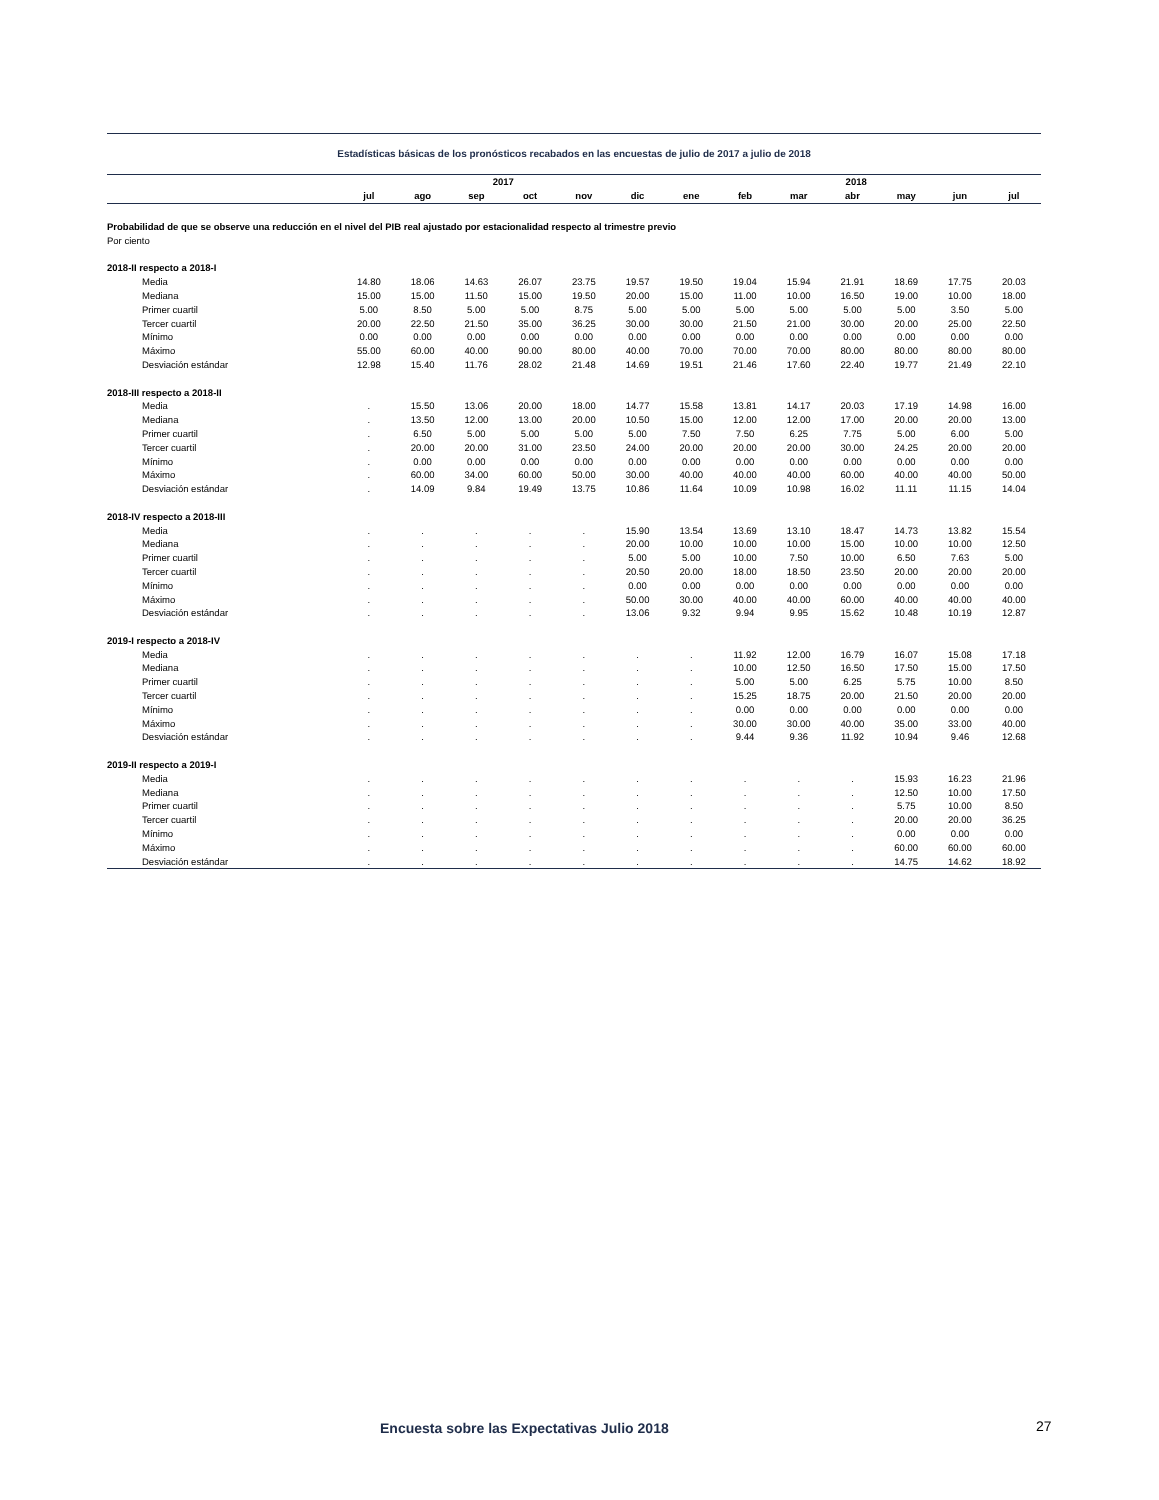Estadísticas básicas de los pronósticos recabados en las encuestas de julio de 2017 a julio de 2018
| | | | 2017 | | | | | | | 2018 | | | |
| --- | --- | --- | --- | --- | --- | --- | --- | --- | --- | --- | --- | --- | --- |
| | jul | ago | sep | oct | nov | dic | ene | feb | mar | abr | may | jun | jul |
| Probabilidad de que se observe una reducción en el nivel del PIB real ajustado por estacionalidad respecto al trimestre previo | | | | | | | | | | | | | |
| Por ciento | | | | | | | | | | | | | |
| 2018-II respecto a 2018-I | | | | | | | | | | | | | |
| Media | 14.80 | 18.06 | 14.63 | 26.07 | 23.75 | 19.57 | 19.50 | 19.04 | 15.94 | 21.91 | 18.69 | 17.75 | 20.03 |
| Mediana | 15.00 | 15.00 | 11.50 | 15.00 | 19.50 | 20.00 | 15.00 | 11.00 | 10.00 | 16.50 | 19.00 | 10.00 | 18.00 |
| Primer cuartil | 5.00 | 8.50 | 5.00 | 5.00 | 8.75 | 5.00 | 5.00 | 5.00 | 5.00 | 5.00 | 5.00 | 3.50 | 5.00 |
| Tercer cuartil | 20.00 | 22.50 | 21.50 | 35.00 | 36.25 | 30.00 | 30.00 | 21.50 | 21.00 | 30.00 | 20.00 | 25.00 | 22.50 |
| Mínimo | 0.00 | 0.00 | 0.00 | 0.00 | 0.00 | 0.00 | 0.00 | 0.00 | 0.00 | 0.00 | 0.00 | 0.00 | 0.00 |
| Máximo | 55.00 | 60.00 | 40.00 | 90.00 | 80.00 | 40.00 | 70.00 | 70.00 | 70.00 | 80.00 | 80.00 | 80.00 | 80.00 |
| Desviación estándar | 12.98 | 15.40 | 11.76 | 28.02 | 21.48 | 14.69 | 19.51 | 21.46 | 17.60 | 22.40 | 19.77 | 21.49 | 22.10 |
| 2018-III respecto a 2018-II | | | | | | | | | | | | | |
| Media | . | 15.50 | 13.06 | 20.00 | 18.00 | 14.77 | 15.58 | 13.81 | 14.17 | 20.03 | 17.19 | 14.98 | 16.00 |
| Mediana | . | 13.50 | 12.00 | 13.00 | 20.00 | 10.50 | 15.00 | 12.00 | 12.00 | 17.00 | 20.00 | 20.00 | 13.00 |
| Primer cuartil | . | 6.50 | 5.00 | 5.00 | 5.00 | 5.00 | 7.50 | 7.50 | 6.25 | 7.75 | 5.00 | 6.00 | 5.00 |
| Tercer cuartil | . | 20.00 | 20.00 | 31.00 | 23.50 | 24.00 | 20.00 | 20.00 | 20.00 | 30.00 | 24.25 | 20.00 | 20.00 |
| Mínimo | . | 0.00 | 0.00 | 0.00 | 0.00 | 0.00 | 0.00 | 0.00 | 0.00 | 0.00 | 0.00 | 0.00 | 0.00 |
| Máximo | . | 60.00 | 34.00 | 60.00 | 50.00 | 30.00 | 40.00 | 40.00 | 40.00 | 60.00 | 40.00 | 40.00 | 50.00 |
| Desviación estándar | . | 14.09 | 9.84 | 19.49 | 13.75 | 10.86 | 11.64 | 10.09 | 10.98 | 16.02 | 11.11 | 11.15 | 14.04 |
| 2018-IV respecto a 2018-III | | | | | | | | | | | | | |
| Media | . | . | . | . | . | 15.90 | 13.54 | 13.69 | 13.10 | 18.47 | 14.73 | 13.82 | 15.54 |
| Mediana | . | . | . | . | . | 20.00 | 10.00 | 10.00 | 10.00 | 15.00 | 10.00 | 10.00 | 12.50 |
| Primer cuartil | . | . | . | . | . | 5.00 | 5.00 | 10.00 | 7.50 | 10.00 | 6.50 | 7.63 | 5.00 |
| Tercer cuartil | . | . | . | . | . | 20.50 | 20.00 | 18.00 | 18.50 | 23.50 | 20.00 | 20.00 | 20.00 |
| Mínimo | . | . | . | . | . | 0.00 | 0.00 | 0.00 | 0.00 | 0.00 | 0.00 | 0.00 | 0.00 |
| Máximo | . | . | . | . | . | 50.00 | 30.00 | 40.00 | 40.00 | 60.00 | 40.00 | 40.00 | 40.00 |
| Desviación estándar | . | . | . | . | . | 13.06 | 9.32 | 9.94 | 9.95 | 15.62 | 10.48 | 10.19 | 12.87 |
| 2019-I respecto a 2018-IV | | | | | | | | | | | | | |
| Media | . | . | . | . | . | . | . | 11.92 | 12.00 | 16.79 | 16.07 | 15.08 | 17.18 |
| Mediana | . | . | . | . | . | . | . | 10.00 | 12.50 | 16.50 | 17.50 | 15.00 | 17.50 |
| Primer cuartil | . | . | . | . | . | . | . | 5.00 | 5.00 | 6.25 | 5.75 | 10.00 | 8.50 |
| Tercer cuartil | . | . | . | . | . | . | . | 15.25 | 18.75 | 20.00 | 21.50 | 20.00 | 20.00 |
| Mínimo | . | . | . | . | . | . | . | 0.00 | 0.00 | 0.00 | 0.00 | 0.00 | 0.00 |
| Máximo | . | . | . | . | . | . | . | 30.00 | 30.00 | 40.00 | 35.00 | 33.00 | 40.00 |
| Desviación estándar | . | . | . | . | . | . | . | 9.44 | 9.36 | 11.92 | 10.94 | 9.46 | 12.68 |
| 2019-II respecto a 2019-I | | | | | | | | | | | | | |
| Media | . | . | . | . | . | . | . | . | . | . | 15.93 | 16.23 | 21.96 |
| Mediana | . | . | . | . | . | . | . | . | . | . | 12.50 | 10.00 | 17.50 |
| Primer cuartil | . | . | . | . | . | . | . | . | . | . | 5.75 | 10.00 | 8.50 |
| Tercer cuartil | . | . | . | . | . | . | . | . | . | . | 20.00 | 20.00 | 36.25 |
| Mínimo | . | . | . | . | . | . | . | . | . | . | 0.00 | 0.00 | 0.00 |
| Máximo | . | . | . | . | . | . | . | . | . | . | 60.00 | 60.00 | 60.00 |
| Desviación estándar | . | . | . | . | . | . | . | . | . | . | 14.75 | 14.62 | 18.92 |
Encuesta sobre las Expectativas Julio 2018
27